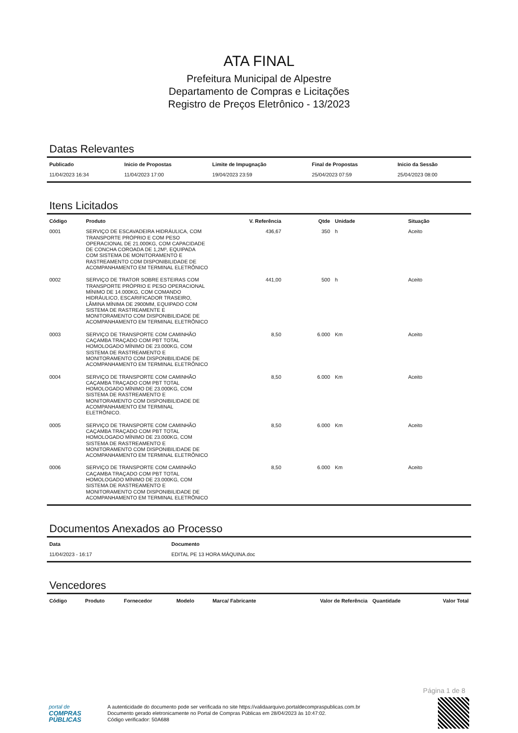ATA FINAL
Prefeitura Municipal de Alpestre
Departamento de Compras e Licitações
Registro de Preços Eletrônico - 13/2023
Datas Relevantes
| Publicado | Inicio de Propostas | Limite de Impugnação | Final de Propostas | Inicio da Sessão |
| --- | --- | --- | --- | --- |
| 11/04/2023 16:34 | 11/04/2023 17:00 | 19/04/2023 23:59 | 25/04/2023 07:59 | 25/04/2023 08:00 |
Itens Licitados
| Código | Produto | V. Referência | Qtde | Unidade | Situação |
| --- | --- | --- | --- | --- | --- |
| 0001 | SERVIÇO DE ESCAVADEIRA HIDRÁULICA, COM TRANSPORTE PRÓPRIO E COM PESO OPERACIONAL DE 21.000KG, COM CAPACIDADE DE CONCHA COROADA DE 1,2M³, EQUIPADA COM SISTEMA DE MONITORAMENTO E RASTREAMENTO COM DISPONIBILIDADE DE ACOMPANHAMENTO EM TERMINAL ELETRÔNICO | 436,67 | 350 | h | Aceito |
| 0002 | SERVIÇO DE TRATOR SOBRE ESTEIRAS COM TRANSPORTE PRÓPRIO E PESO OPERACIONAL MÍNIMO DE 14.000KG, COM COMANDO HIDRÁULICO, ESCARIFICADOR TRASEIRO, LÂMINA MÍNIMA DE 2900MM, EQUIPADO COM SISTEMA DE RASTREAMENTE E MONITORAMENTO COM DISPONIBILIDADE DE ACOMPANHAMENTO EM TERMINAL ELETRÔNICO | 441,00 | 500 | h | Aceito |
| 0003 | SERVIÇO DE TRANSPORTE COM CAMINHÃO CAÇAMBA TRAÇADO COM PBT TOTAL HOMOLOGADO MÍNIMO DE 23.000KG, COM SISTEMA DE RASTREAMENTO E MONITORAMENTO COM DISPONIBILIDADE DE ACOMPANHAMENTO EM TERMINAL ELETRÔNICO | 8,50 | 6.000 | Km | Aceito |
| 0004 | SERVIÇO DE TRANSPORTE COM CAMINHÃO CAÇAMBA TRAÇADO COM PBT TOTAL HOMOLOGADO MÍNIMO DE 23.000KG, COM SISTEMA DE RASTREAMENTO E MONITORAMENTO COM DISPONIBILIDADE DE ACOMPANHAMENTO EM TERMINAL ELETRÔNICO. | 8,50 | 6.000 | Km | Aceito |
| 0005 | SERVIÇO DE TRANSPORTE COM CAMINHÃO CAÇAMBA TRAÇADO COM PBT TOTAL HOMOLOGADO MÍNIMO DE 23.000KG, COM SISTEMA DE RASTREAMENTO E MONITORAMENTO COM DISPONIBILIDADE DE ACOMPANHAMENTO EM TERMINAL ELETRÔNICO | 8,50 | 6.000 | Km | Aceito |
| 0006 | SERVIÇO DE TRANSPORTE COM CAMINHÃO CAÇAMBA TRAÇADO COM PBT TOTAL HOMOLOGADO MÍNIMO DE 23.000KG, COM SISTEMA DE RASTREAMENTO E MONITORAMENTO COM DISPONIBILIDADE DE ACOMPANHAMENTO EM TERMINAL ELETRÔNICO | 8,50 | 6.000 | Km | Aceito |
Documentos Anexados ao Processo
| Data | Documento |
| --- | --- |
| 11/04/2023 - 16:17 | EDITAL PE 13 HORA MÁQUINA.doc |
Vencedores
| Código | Produto | Fornecedor | Modelo | Marca/ Fabricante | Valor de Referência | Quantidade | Valor Total |
| --- | --- | --- | --- | --- | --- | --- | --- |
Página 1 de 8
portal de
COMPRAS PÚBLICAS
A autenticidade do documento pode ser verificada no site https://validaarquivo.portaldecompraspublicas.com.br
Documento gerado eletronicamente no Portal de Compras Públicas em 28/04/2023 às 10:47:02.
Código verificador: 50A688